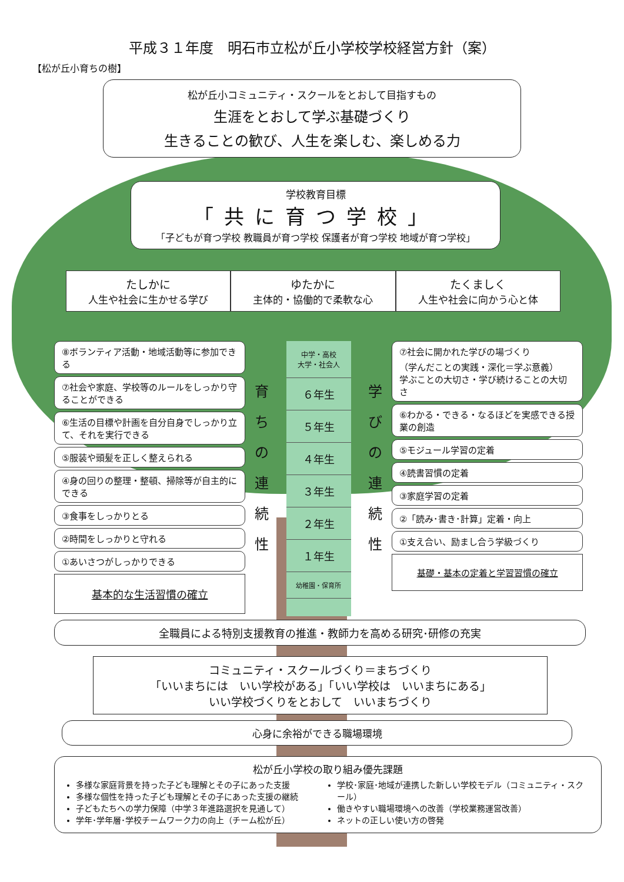平成３１年度　明石市立松が丘小学校学校経営方針（案）
【松が丘小育ちの樹】
松が丘小コミュニティ・スクールをとおして目指すもの
生涯をとおして学ぶ基礎づくり
生きることの歓び、人生を楽しむ、楽しめる力
学校教育目標
「共に育つ学校」
「子どもが育つ学校 教職員が育つ学校 保護者が育つ学校 地域が育つ学校」
たしかに
人生や社会に生かせる学び
ゆたかに
主体的・協働的で柔軟な心
たくましく
人生や社会に向かう心と体
⑧ボランティア活動・地域活動等に参加できる
⑦社会や家庭、学校等のルールをしっかり守ることができる
⑥生活の目標や計画を自分自身でしっかり立て、それを実行できる
⑤服装や頭髪を正しく整えられる
④身の回りの整理・整頓、掃除等が自主的にできる
③食事をしっかりとる
②時間をしっかりと守れる
①あいさつがしっかりできる
基本的な生活習慣の確立
育
ち
の
連
続
性
中学・高校
大学・社会人
６年生
５年生
４年生
３年生
２年生
１年生
幼稚園・保育所
学
び
の
連
続
性
⑦社会に開かれた学びの場づくり
（学んだことの実践・深化＝学ぶ意義）
学ぶことの大切さ・学び続けることの大切さ
⑥わかる・できる・なるほどを実感できる授業の創造
⑤モジュール学習の定着
④読書習慣の定着
③家庭学習の定着
②「読み･書き･計算」定着・向上
①支え合い、励まし合う学級づくり
基礎・基本の定着と学習習慣の確立
全職員による特別支援教育の推進・教師力を高める研究･研修の充実
コミュニティ・スクールづくり＝まちづくり
「いいまちには　いい学校がある」「いい学校は　いいまちにある」
いい学校づくりをとおして　いいまちづくり
心身に余裕ができる職場環境
松が丘小学校の取り組み優先課題
多様な家庭背景を持った子ども理解とその子にあった支援
多様な個性を持った子ども理解とその子にあった支援の継続
子どもたちへの学力保障（中学３年進路選択を見通して）
学年･学年層･学校チームワーク力の向上（チーム松が丘）
学校･家庭･地域が連携した新しい学校モデル（コミュニティ・スクール）
働きやすい職場環境への改善（学校業務運営改善）
ネットの正しい使い方の啓発